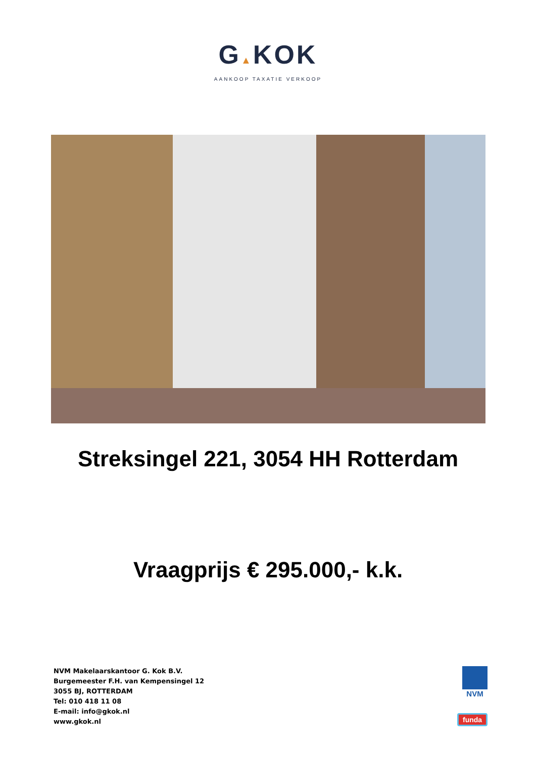G▲KOK
AANKOOP TAXATIE VERKOOP
Streksingel 221, 3054 HH Rotterdam
Vraagprijs € 295.000,- k.k.
NVM Makelaarskantoor G. Kok B.V.
Burgemeester F.H. van Kempensingel 12
3055 BJ, ROTTERDAM
Tel: 010 418 11 08
E-mail: info@gkok.nl
www.gkok.nl
NVM
funda